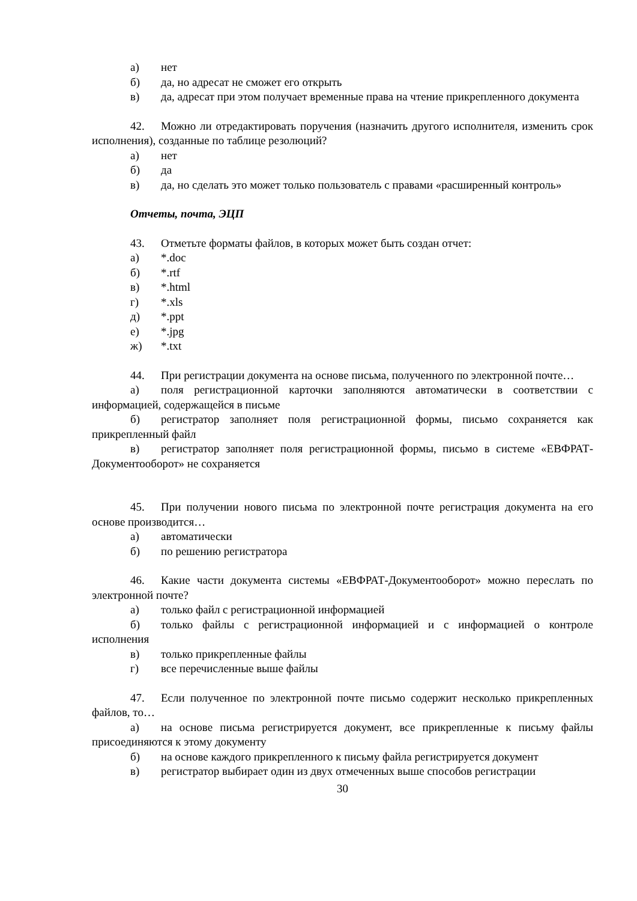а) нет
б) да, но адресат не сможет его открыть
в) да, адресат при этом получает временные права на чтение прикрепленного документа
42. Можно ли отредактировать поручения (назначить другого исполнителя, изменить срок исполнения), созданные по таблице резолюций?
а) нет
б) да
в) да, но сделать это может только пользователь с правами «расширенный контроль»
Отчеты, почта, ЭЦП
43. Отметьте форматы файлов, в которых может быть создан отчет:
а) *.doc
б) *.rtf
в) *.html
г) *.xls
д) *.ppt
е) *.jpg
ж) *.txt
44. При регистрации документа на основе письма, полученного по электронной почте…
а) поля регистрационной карточки заполняются автоматически в соответствии с информацией, содержащейся в письме
б) регистратор заполняет поля регистрационной формы, письмо сохраняется как прикрепленный файл
в) регистратор заполняет поля регистрационной формы, письмо в системе «ЕВФРАТ-Документооборот» не сохраняется
45. При получении нового письма по электронной почте регистрация документа на его основе производится…
а) автоматически
б) по решению регистратора
46. Какие части документа системы «ЕВФРАТ-Документооборот» можно переслать по электронной почте?
а) только файл с регистрационной информацией
б) только файлы с регистрационной информацией и с информацией о контроле исполнения
в) только прикрепленные файлы
г) все перечисленные выше файлы
47. Если полученное по электронной почте письмо содержит несколько прикрепленных файлов, то…
а) на основе письма регистрируется документ, все прикрепленные к письму файлы присоединяются к этому документу
б) на основе каждого прикрепленного к письму файла регистрируется документ
в) регистратор выбирает один из двух отмеченных выше способов регистрации
30